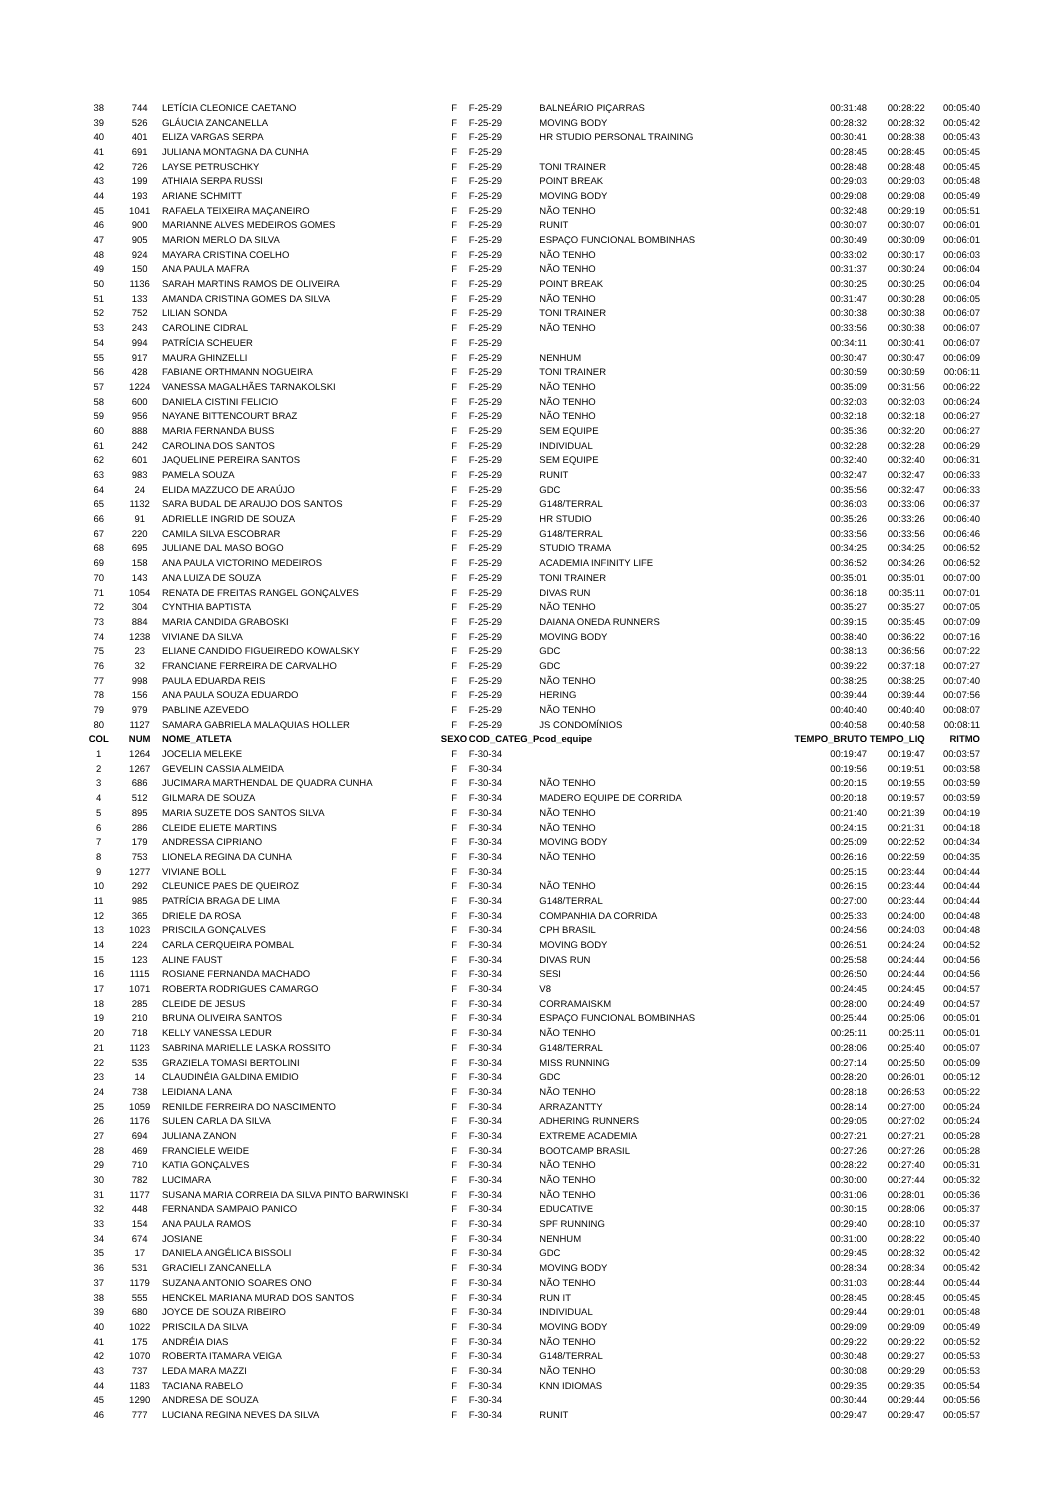| 38 | 744 | LETÍCIA CLEONICE CAETANO | F | F-25-29 | BALNEÁRIO PIÇARRAS | 00:31:48 | 00:28:22 | 00:05:40 |
| 39 | 526 | GLÁUCIA ZANCANELLA | F | F-25-29 | MOVING BODY | 00:28:32 | 00:28:32 | 00:05:42 |
| 40 | 401 | ELIZA VARGAS SERPA | F | F-25-29 | HR STUDIO PERSONAL TRAINING | 00:30:41 | 00:28:38 | 00:05:43 |
| 41 | 691 | JULIANA MONTAGNA DA CUNHA | F | F-25-29 | | 00:28:45 | 00:28:45 | 00:05:45 |
| 42 | 726 | LAYSE PETRUSCHKY | F | F-25-29 | TONI TRAINER | 00:28:48 | 00:28:48 | 00:05:45 |
| 43 | 199 | ATHIAIA SERPA RUSSI | F | F-25-29 | POINT BREAK | 00:29:03 | 00:29:03 | 00:05:48 |
| 44 | 193 | ARIANE SCHMITT | F | F-25-29 | MOVING BODY | 00:29:08 | 00:29:08 | 00:05:49 |
| 45 | 1041 | RAFAELA TEIXEIRA MAÇANEIRO | F | F-25-29 | NÃO TENHO | 00:32:48 | 00:29:19 | 00:05:51 |
| 46 | 900 | MARIANNE ALVES MEDEIROS GOMES | F | F-25-29 | RUNIT | 00:30:07 | 00:30:07 | 00:06:01 |
| 47 | 905 | MARION MERLO DA SILVA | F | F-25-29 | ESPAÇO FUNCIONAL BOMBINHAS | 00:30:49 | 00:30:09 | 00:06:01 |
| 48 | 924 | MAYARA CRISTINA COELHO | F | F-25-29 | NÃO TENHO | 00:33:02 | 00:30:17 | 00:06:03 |
| 49 | 150 | ANA PAULA MAFRA | F | F-25-29 | NÃO TENHO | 00:31:37 | 00:30:24 | 00:06:04 |
| 50 | 1136 | SARAH MARTINS RAMOS DE OLIVEIRA | F | F-25-29 | POINT BREAK | 00:30:25 | 00:30:25 | 00:06:04 |
| 51 | 133 | AMANDA CRISTINA GOMES DA SILVA | F | F-25-29 | NÃO TENHO | 00:31:47 | 00:30:28 | 00:06:05 |
| 52 | 752 | LILIAN SONDA | F | F-25-29 | TONI TRAINER | 00:30:38 | 00:30:38 | 00:06:07 |
| 53 | 243 | CAROLINE CIDRAL | F | F-25-29 | NÃO TENHO | 00:33:56 | 00:30:38 | 00:06:07 |
| 54 | 994 | PATRÍCIA SCHEUER | F | F-25-29 | | 00:34:11 | 00:30:41 | 00:06:07 |
| 55 | 917 | MAURA GHINZELLI | F | F-25-29 | NENHUM | 00:30:47 | 00:30:47 | 00:06:09 |
| 56 | 428 | FABIANE ORTHMANN NOGUEIRA | F | F-25-29 | TONI TRAINER | 00:30:59 | 00:30:59 | 00:06:11 |
| 57 | 1224 | VANESSA MAGALHÃES TARNAKOLSKI | F | F-25-29 | NÃO TENHO | 00:35:09 | 00:31:56 | 00:06:22 |
| 58 | 600 | DANIELA CISTINI FELICIO | F | F-25-29 | NÃO TENHO | 00:32:03 | 00:32:03 | 00:06:24 |
| 59 | 956 | NAYANE BITTENCOURT BRAZ | F | F-25-29 | NÃO TENHO | 00:32:18 | 00:32:18 | 00:06:27 |
| 60 | 888 | MARIA FERNANDA BUSS | F | F-25-29 | SEM EQUIPE | 00:35:36 | 00:32:20 | 00:06:27 |
| 61 | 242 | CAROLINA DOS SANTOS | F | F-25-29 | INDIVIDUAL | 00:32:28 | 00:32:28 | 00:06:29 |
| 62 | 601 | JAQUELINE PEREIRA SANTOS | F | F-25-29 | SEM EQUIPE | 00:32:40 | 00:32:40 | 00:06:31 |
| 63 | 983 | PAMELA SOUZA | F | F-25-29 | RUNIT | 00:32:47 | 00:32:47 | 00:06:33 |
| 64 | 24 | ELIDA MAZZUCO DE ARAÚJO | F | F-25-29 | GDC | 00:35:56 | 00:32:47 | 00:06:33 |
| 65 | 1132 | SARA BUDAL DE ARAUJO DOS SANTOS | F | F-25-29 | G148/TERRAL | 00:36:03 | 00:33:06 | 00:06:37 |
| 66 | 91 | ADRIELLE INGRID DE SOUZA | F | F-25-29 | HR STUDIO | 00:35:26 | 00:33:26 | 00:06:40 |
| 67 | 220 | CAMILA SILVA ESCOBRAR | F | F-25-29 | G148/TERRAL | 00:33:56 | 00:33:56 | 00:06:46 |
| 68 | 695 | JULIANE DAL MASO BOGO | F | F-25-29 | STUDIO TRAMA | 00:34:25 | 00:34:25 | 00:06:52 |
| 69 | 158 | ANA PAULA VICTORINO MEDEIROS | F | F-25-29 | ACADEMIA INFINITY LIFE | 00:36:52 | 00:34:26 | 00:06:52 |
| 70 | 143 | ANA LUIZA DE SOUZA | F | F-25-29 | TONI TRAINER | 00:35:01 | 00:35:01 | 00:07:00 |
| 71 | 1054 | RENATA DE FREITAS RANGEL GONÇALVES | F | F-25-29 | DIVAS RUN | 00:36:18 | 00:35:11 | 00:07:01 |
| 72 | 304 | CYNTHIA BAPTISTA | F | F-25-29 | NÃO TENHO | 00:35:27 | 00:35:27 | 00:07:05 |
| 73 | 884 | MARIA CANDIDA GRABOSKI | F | F-25-29 | DAIANA ONEDA RUNNERS | 00:39:15 | 00:35:45 | 00:07:09 |
| 74 | 1238 | VIVIANE DA SILVA | F | F-25-29 | MOVING BODY | 00:38:40 | 00:36:22 | 00:07:16 |
| 75 | 23 | ELIANE CANDIDO FIGUEIREDO KOWALSKY | F | F-25-29 | GDC | 00:38:13 | 00:36:56 | 00:07:22 |
| 76 | 32 | FRANCIANE FERREIRA DE CARVALHO | F | F-25-29 | GDC | 00:39:22 | 00:37:18 | 00:07:27 |
| 77 | 998 | PAULA EDUARDA REIS | F | F-25-29 | NÃO TENHO | 00:38:25 | 00:38:25 | 00:07:40 |
| 78 | 156 | ANA PAULA SOUZA EDUARDO | F | F-25-29 | HERING | 00:39:44 | 00:39:44 | 00:07:56 |
| 79 | 979 | PABLINE AZEVEDO | F | F-25-29 | NÃO TENHO | 00:40:40 | 00:40:40 | 00:08:07 |
| 80 | 1127 | SAMARA GABRIELA MALAQUIAS HOLLER | F | F-25-29 | JS CONDOMÍNIOS | 00:40:58 | 00:40:58 | 00:08:11 |
| COL | NUM | NOME_ATLETA | SEXO | COD_CATEG_P | cod_equipe | TEMPO_BRUTO | TEMPO_LIQ | RITMO |
| 1 | 1264 | JOCELIA MELEKE | F | F-30-34 | | 00:19:47 | 00:19:47 | 00:03:57 |
| 2 | 1267 | GEVELIN CASSIA ALMEIDA | F | F-30-34 | | 00:19:56 | 00:19:51 | 00:03:58 |
| 3 | 686 | JUCIMARA MARTHENDAL DE QUADRA CUNHA | F | F-30-34 | NÃO TENHO | 00:20:15 | 00:19:55 | 00:03:59 |
| 4 | 512 | GILMARA DE SOUZA | F | F-30-34 | MADERO EQUIPE DE CORRIDA | 00:20:18 | 00:19:57 | 00:03:59 |
| 5 | 895 | MARIA SUZETE DOS SANTOS SILVA | F | F-30-34 | NÃO TENHO | 00:21:40 | 00:21:39 | 00:04:19 |
| 6 | 286 | CLEIDE ELIETE MARTINS | F | F-30-34 | NÃO TENHO | 00:24:15 | 00:21:31 | 00:04:18 |
| 7 | 179 | ANDRESSA CIPRIANO | F | F-30-34 | MOVING BODY | 00:25:09 | 00:22:52 | 00:04:34 |
| 8 | 753 | LIONELA REGINA DA CUNHA | F | F-30-34 | NÃO TENHO | 00:26:16 | 00:22:59 | 00:04:35 |
| 9 | 1277 | VIVIANE BOLL | F | F-30-34 | | 00:25:15 | 00:23:44 | 00:04:44 |
| 10 | 292 | CLEUNICE PAES DE QUEIROZ | F | F-30-34 | NÃO TENHO | 00:26:15 | 00:23:44 | 00:04:44 |
| 11 | 985 | PATRÍCIA BRAGA DE LIMA | F | F-30-34 | G148/TERRAL | 00:27:00 | 00:23:44 | 00:04:44 |
| 12 | 365 | DRIELE DA ROSA | F | F-30-34 | COMPANHIA DA CORRIDA | 00:25:33 | 00:24:00 | 00:04:48 |
| 13 | 1023 | PRISCILA GONÇALVES | F | F-30-34 | CPH BRASIL | 00:24:56 | 00:24:03 | 00:04:48 |
| 14 | 224 | CARLA CERQUEIRA POMBAL | F | F-30-34 | MOVING BODY | 00:26:51 | 00:24:24 | 00:04:52 |
| 15 | 123 | ALINE FAUST | F | F-30-34 | DIVAS RUN | 00:25:58 | 00:24:44 | 00:04:56 |
| 16 | 1115 | ROSIANE FERNANDA MACHADO | F | F-30-34 | SESI | 00:26:50 | 00:24:44 | 00:04:56 |
| 17 | 1071 | ROBERTA RODRIGUES CAMARGO | F | F-30-34 | V8 | 00:24:45 | 00:24:45 | 00:04:57 |
| 18 | 285 | CLEIDE DE JESUS | F | F-30-34 | CORRAMAISKM | 00:28:00 | 00:24:49 | 00:04:57 |
| 19 | 210 | BRUNA OLIVEIRA SANTOS | F | F-30-34 | ESPAÇO FUNCIONAL BOMBINHAS | 00:25:44 | 00:25:06 | 00:05:01 |
| 20 | 718 | KELLY VANESSA LEDUR | F | F-30-34 | NÃO TENHO | 00:25:11 | 00:25:11 | 00:05:01 |
| 21 | 1123 | SABRINA MARIELLE LASKA ROSSITO | F | F-30-34 | G148/TERRAL | 00:28:06 | 00:25:40 | 00:05:07 |
| 22 | 535 | GRAZIELA TOMASI BERTOLINI | F | F-30-34 | MISS RUNNING | 00:27:14 | 00:25:50 | 00:05:09 |
| 23 | 14 | CLAUDINÉIA GALDINA EMIDIO | F | F-30-34 | GDC | 00:28:20 | 00:26:01 | 00:05:12 |
| 24 | 738 | LEIDIANA LANA | F | F-30-34 | NÃO TENHO | 00:28:18 | 00:26:53 | 00:05:22 |
| 25 | 1059 | RENILDE FERREIRA DO NASCIMENTO | F | F-30-34 | ARRAZANTTY | 00:28:14 | 00:27:00 | 00:05:24 |
| 26 | 1176 | SULEN CARLA DA SILVA | F | F-30-34 | ADHERING RUNNERS | 00:29:05 | 00:27:02 | 00:05:24 |
| 27 | 694 | JULIANA ZANON | F | F-30-34 | EXTREME ACADEMIA | 00:27:21 | 00:27:21 | 00:05:28 |
| 28 | 469 | FRANCIELE WEIDE | F | F-30-34 | BOOTCAMP BRASIL | 00:27:26 | 00:27:26 | 00:05:28 |
| 29 | 710 | KATIA GONÇALVES | F | F-30-34 | NÃO TENHO | 00:28:22 | 00:27:40 | 00:05:31 |
| 30 | 782 | LUCIMARA | F | F-30-34 | NÃO TENHO | 00:30:00 | 00:27:44 | 00:05:32 |
| 31 | 1177 | SUSANA MARIA CORREIA DA SILVA PINTO BARWINSKI | F | F-30-34 | NÃO TENHO | 00:31:06 | 00:28:01 | 00:05:36 |
| 32 | 448 | FERNANDA SAMPAIO PANICO | F | F-30-34 | EDUCATIVE | 00:30:15 | 00:28:06 | 00:05:37 |
| 33 | 154 | ANA PAULA RAMOS | F | F-30-34 | SPF RUNNING | 00:29:40 | 00:28:10 | 00:05:37 |
| 34 | 674 | JOSIANE | F | F-30-34 | NENHUM | 00:31:00 | 00:28:22 | 00:05:40 |
| 35 | 17 | DANIELA ANGÉLICA BISSOLI | F | F-30-34 | GDC | 00:29:45 | 00:28:32 | 00:05:42 |
| 36 | 531 | GRACIELI ZANCANELLA | F | F-30-34 | MOVING BODY | 00:28:34 | 00:28:34 | 00:05:42 |
| 37 | 1179 | SUZANA ANTONIO SOARES ONO | F | F-30-34 | NÃO TENHO | 00:31:03 | 00:28:44 | 00:05:44 |
| 38 | 555 | HENCKEL MARIANA MURAD DOS SANTOS | F | F-30-34 | RUN IT | 00:28:45 | 00:28:45 | 00:05:45 |
| 39 | 680 | JOYCE DE SOUZA RIBEIRO | F | F-30-34 | INDIVIDUAL | 00:29:44 | 00:29:01 | 00:05:48 |
| 40 | 1022 | PRISCILA DA SILVA | F | F-30-34 | MOVING BODY | 00:29:09 | 00:29:09 | 00:05:49 |
| 41 | 175 | ANDRÉIA DIAS | F | F-30-34 | NÃO TENHO | 00:29:22 | 00:29:22 | 00:05:52 |
| 42 | 1070 | ROBERTA ITAMARA VEIGA | F | F-30-34 | G148/TERRAL | 00:30:48 | 00:29:27 | 00:05:53 |
| 43 | 737 | LEDA MARA MAZZI | F | F-30-34 | NÃO TENHO | 00:30:08 | 00:29:29 | 00:05:53 |
| 44 | 1183 | TACIANA RABELO | F | F-30-34 | KNN IDIOMAS | 00:29:35 | 00:29:35 | 00:05:54 |
| 45 | 1290 | ANDRESA DE SOUZA | F | F-30-34 | | 00:30:44 | 00:29:44 | 00:05:56 |
| 46 | 777 | LUCIANA REGINA NEVES DA SILVA | F | F-30-34 | RUNIT | 00:29:47 | 00:29:47 | 00:05:57 |